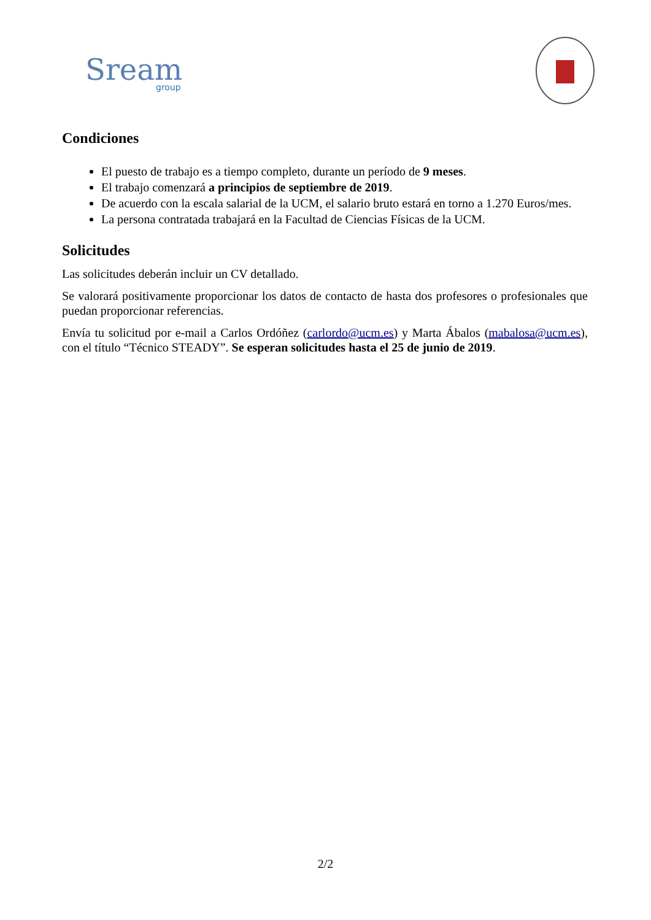Sream
group
Condiciones
El puesto de trabajo es a tiempo completo, durante un período de 9 meses.
El trabajo comenzará a principios de septiembre de 2019.
De acuerdo con la escala salarial de la UCM, el salario bruto estará en torno a 1.270 Euros/mes.
La persona contratada trabajará en la Facultad de Ciencias Físicas de la UCM.
Solicitudes
Las solicitudes deberán incluir un CV detallado.
Se valorará positivamente proporcionar los datos de contacto de hasta dos profesores o profesionales que puedan proporcionar referencias.
Envía tu solicitud por e-mail a Carlos Ordóñez (carlordo@ucm.es) y Marta Ábalos (mabalosa@ucm.es), con el título “Técnico STEADY”. Se esperan solicitudes hasta el 25 de junio de 2019.
2/2